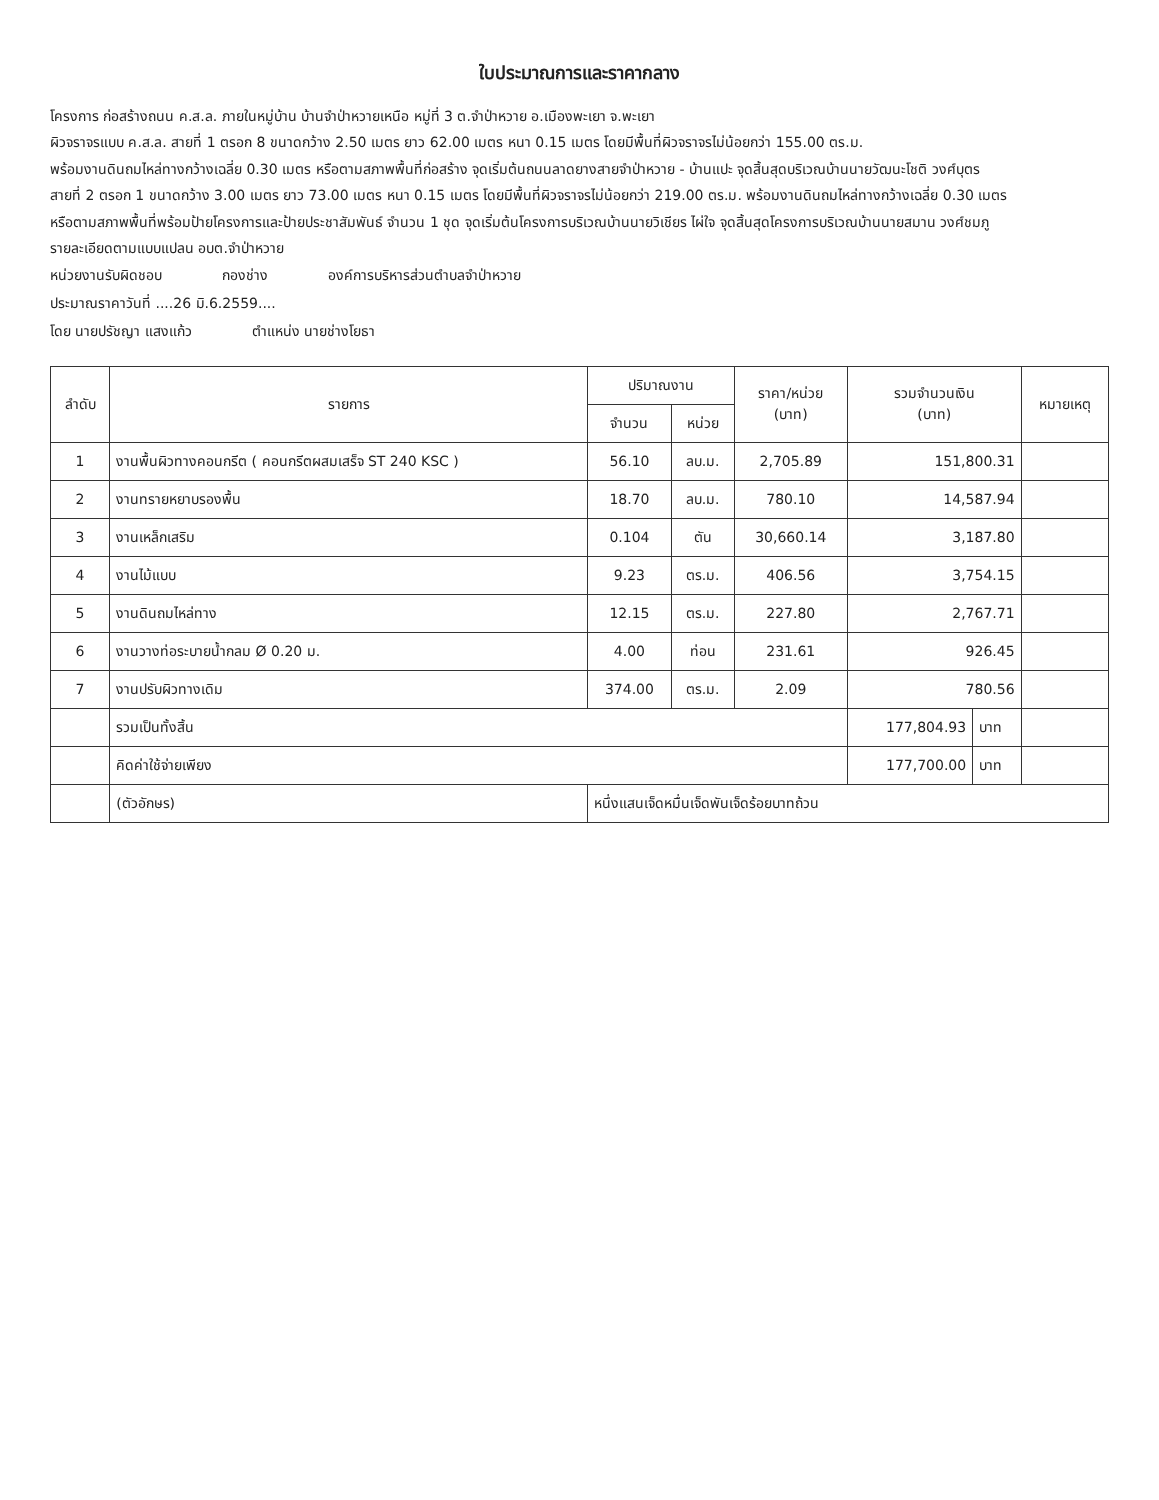ใบประมาณการและราคากลาง
โครงการ ก่อสร้างถนน ค.ส.ล. ภายในหมู่บ้าน บ้านจำป่าหวายเหนือ หมู่ที่ 3 ต.จำป่าหวาย อ.เมืองพะเยา จ.พะเยา
ผิวจราจรแบบ ค.ส.ล. สายที่ 1 ตรอก 8 ขนาดกว้าง 2.50 เมตร ยาว 62.00 เมตร หนา 0.15 เมตร โดยมีพื้นที่ผิวจราจรไม่น้อยกว่า 155.00 ตร.ม.
พร้อมงานดินถมไหล่ทางกว้างเฉลี่ย 0.30 เมตร หรือตามสภาพพื้นที่ก่อสร้าง จุดเริ่มต้นถนนลาดยางสายจำป่าหวาย - บ้านแปะ จุดสิ้นสุดบริเวณบ้านนายวัฒนะโชติ วงศ์บุตร
สายที่ 2 ตรอก 1 ขนาดกว้าง 3.00 เมตร ยาว 73.00 เมตร หนา 0.15 เมตร โดยมีพื้นที่ผิวจราจรไม่น้อยกว่า 219.00 ตร.ม. พร้อมงานดินถมไหล่ทางกว้างเฉลี่ย 0.30 เมตร
หรือตามสภาพพื้นที่พร้อมป้ายโครงการและป้ายประชาสัมพันธ์ จำนวน 1 ชุด จุดเริ่มต้นโครงการบริเวณบ้านนายวิเชียร ไผ่ใจ จุดสิ้นสุดโครงการบริเวณบ้านนายสมาน วงศ์ชมภู
รายละเอียดตามแบบแปลน อบต.จำป่าหวาย
หน่วยงานรับผิดชอบ กองช่าง องค์การบริหารส่วนตำบลจำป่าหวาย
ประมาณราคาวันที่ ....26 มิ.6.2559....
โดย นายปรัชญา แสงแก้ว ตำแหน่ง นายช่างโยธา
| ลำดับ | รายการ | ปริมาณงาน | | ราคา/หน่วย (บาท) | รวมจำนวนเงิน (บาท) | | หมายเหตุ |
| --- | --- | --- | --- | --- | --- | --- | --- |
| | | จำนวน | หน่วย | | | | |
| 1 | งานพื้นผิวทางคอนกรีต ( คอนกรีตผสมเสร็จ ST 240 KSC ) | 56.10 | ลบ.ม. | 2,705.89 | 151,800.31 | | |
| 2 | งานทรายหยาบรองพื้น | 18.70 | ลบ.ม. | 780.10 | 14,587.94 | | |
| 3 | งานเหล็กเสริม | 0.104 | ตัน | 30,660.14 | 3,187.80 | | |
| 4 | งานไม้แบบ | 9.23 | ตร.ม. | 406.56 | 3,754.15 | | |
| 5 | งานดินถมไหล่ทาง | 12.15 | ตร.ม. | 227.80 | 2,767.71 | | |
| 6 | งานวางท่อระบายน้ำกลม Ø 0.20 ม. | 4.00 | ท่อน | 231.61 | 926.45 | | |
| 7 | งานปรับผิวทางเดิม | 374.00 | ตร.ม. | 2.09 | 780.56 | | |
| | รวมเป็นทั้งสิ้น | | | | 177,804.93 | บาท | |
| | คิดค่าใช้จ่ายเพียง | | | | 177,700.00 | บาท | |
| | (ตัวอักษร) | หนึ่งแสนเจ็ดหมื่นเจ็ดพันเจ็ดร้อยบาทถ้วน | | | | | |